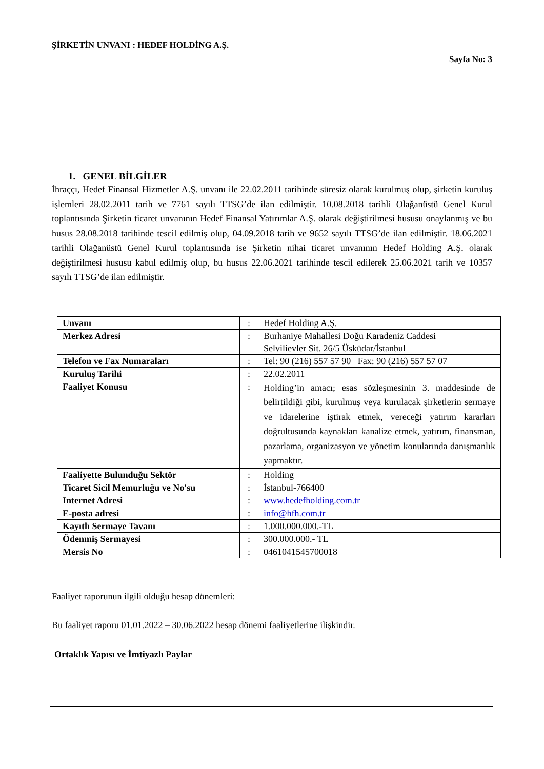ŞİRKETİN UNVANI : HEDEF HOLDİNG A.Ş.
Sayfa No: 3
1. GENEL BİLGİLER
İhraççı, Hedef Finansal Hizmetler A.Ş. unvanı ile 22.02.2011 tarihinde süresiz olarak kurulmuş olup, şirketin kuruluş işlemleri 28.02.2011 tarih ve 7761 sayılı TTSG’de ilan edilmiştir. 10.08.2018 tarihli Olağanüstü Genel Kurul toplantısında Şirketin ticaret unvanının Hedef Finansal Yatırımlar A.Ş. olarak değiştirilmesi hususu onaylanmış ve bu husus 28.08.2018 tarihinde tescil edilmiş olup, 04.09.2018 tarih ve 9652 sayılı TTSG’de ilan edilmiştir. 18.06.2021 tarihli Olağanüstü Genel Kurul toplantısında ise Şirketin nihai ticaret unvanının Hedef Holding A.Ş. olarak değiştirilmesi hususu kabul edilmiş olup, bu husus 22.06.2021 tarihinde tescil edilerek 25.06.2021 tarih ve 10357 sayılı TTSG’de ilan edilmiştir.
| Unvanı | : | Hedef Holding A.Ş. |
| Merkez Adresi | : | Burhaniye Mahallesi Doğu Karadeniz Caddesi Selvilievler Sit. 26/5 Üsküdar/İstanbul |
| Telefon ve Fax Numaraları | : | Tel: 90 (216) 557 57 90 Fax: 90 (216) 557 57 07 |
| Kuruluş Tarihi | : | 22.02.2011 |
| Faaliyet Konusu | : | Holding’in amacı; esas sözleşmesinin 3. maddesinde de belirtildiği gibi, kurulmuş veya kurulacak şirketlerin sermaye ve idarelerine iştirak etmek, vereceği yatırım kararları doğrultusunda kaynakları kanalize etmek, yatırım, finansman, pazarlama, organizasyon ve yönetim konularında danışmanlık yapmaktır. |
| Faaliyette Bulunduğu Sektör | : | Holding |
| Ticaret Sicil Memurluğu ve No'su | : | İstanbul-766400 |
| Internet Adresi | : | www.hedefholding.com.tr |
| E-posta adresi | : | info@hfh.com.tr |
| Kayıtlı Sermaye Tavanı | : | 1.000.000.000.-TL |
| Ödenmiş Sermayesi | : | 300.000.000.- TL |
| Mersis No | : | 0461041545700018 |
Faaliyet raporunun ilgili olduğu hesap dönemleri:
Bu faaliyet raporu 01.01.2022 – 30.06.2022 hesap dönemi faaliyetlerine ilişkindir.
Ortaklık Yapısı ve İmtiyazlı Paylar